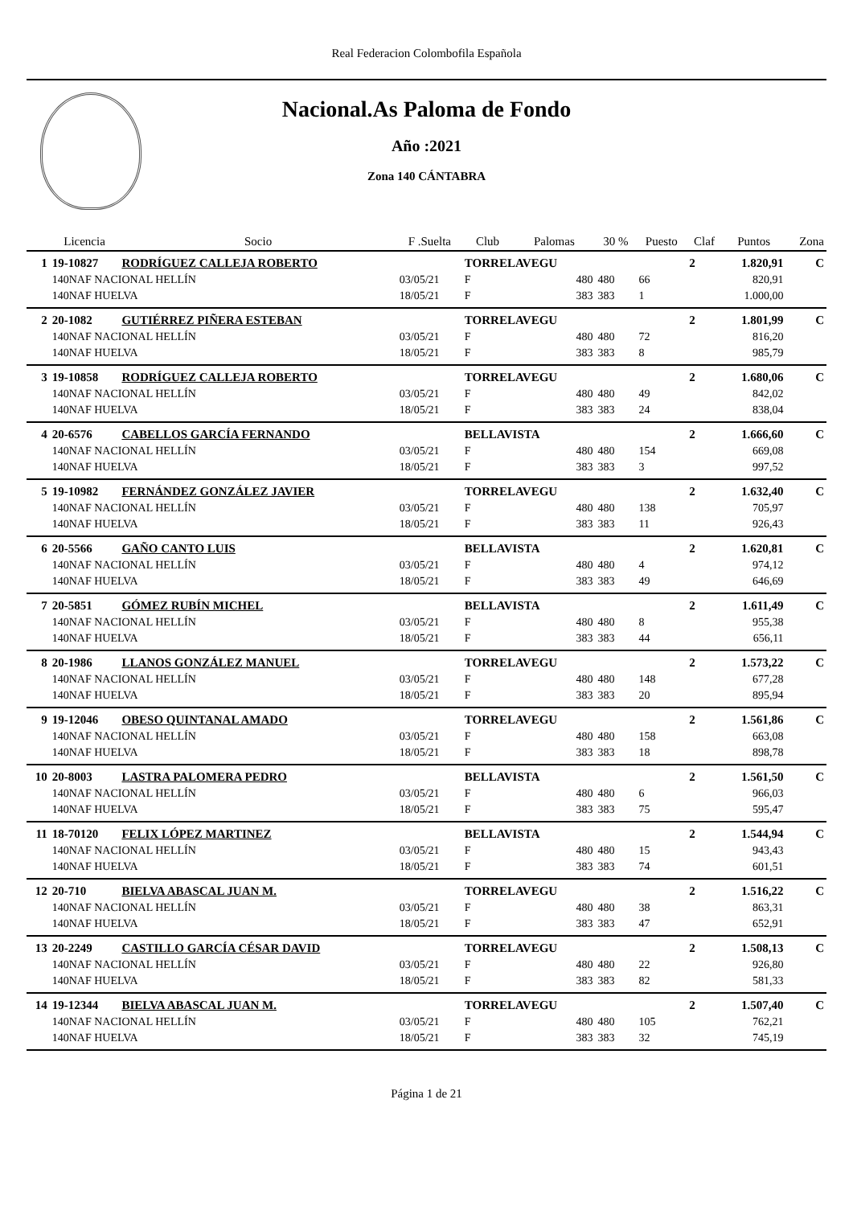Real Federacion Colombofila Española
Nacional.As Paloma de Fondo
Año :2021
Zona 140 CÁNTABRA
| | Licencia | Socio | F .Suelta | Club | Palomas | 30 % | Puesto | Claf | Puntos | Zona |
| --- | --- | --- | --- | --- | --- | --- | --- | --- | --- | --- |
| 1 | 19-10827 | RODRÍGUEZ CALLEJA ROBERTO | | TORRELAVEGU | | | | 2 | 1.820,91 | C |
| | 140NAF NACIONAL HELLÍN | | 03/05/21 | F | 480 | 480 | 66 | | 820,91 | |
| | 140NAF HUELVA | | 18/05/21 | F | 383 | 383 | 1 | | 1.000,00 | |
| 2 | 20-1082 | GUTIÉRREZ PIÑERA ESTEBAN | | TORRELAVEGU | | | | 2 | 1.801,99 | C |
| | 140NAF NACIONAL HELLÍN | | 03/05/21 | F | 480 | 480 | 72 | | 816,20 | |
| | 140NAF HUELVA | | 18/05/21 | F | 383 | 383 | 8 | | 985,79 | |
| 3 | 19-10858 | RODRÍGUEZ CALLEJA ROBERTO | | TORRELAVEGU | | | | 2 | 1.680,06 | C |
| | 140NAF NACIONAL HELLÍN | | 03/05/21 | F | 480 | 480 | 49 | | 842,02 | |
| | 140NAF HUELVA | | 18/05/21 | F | 383 | 383 | 24 | | 838,04 | |
| 4 | 20-6576 | CABELLOS GARCÍA FERNANDO | | BELLAVISTA | | | | 2 | 1.666,60 | C |
| | 140NAF NACIONAL HELLÍN | | 03/05/21 | F | 480 | 480 | 154 | | 669,08 | |
| | 140NAF HUELVA | | 18/05/21 | F | 383 | 383 | 3 | | 997,52 | |
| 5 | 19-10982 | FERNÁNDEZ GONZÁLEZ JAVIER | | TORRELAVEGU | | | | 2 | 1.632,40 | C |
| | 140NAF NACIONAL HELLÍN | | 03/05/21 | F | 480 | 480 | 138 | | 705,97 | |
| | 140NAF HUELVA | | 18/05/21 | F | 383 | 383 | 11 | | 926,43 | |
| 6 | 20-5566 | GAÑO CANTO LUIS | | BELLAVISTA | | | | 2 | 1.620,81 | C |
| | 140NAF NACIONAL HELLÍN | | 03/05/21 | F | 480 | 480 | 4 | | 974,12 | |
| | 140NAF HUELVA | | 18/05/21 | F | 383 | 383 | 49 | | 646,69 | |
| 7 | 20-5851 | GÓMEZ RUBÍN MICHEL | | BELLAVISTA | | | | 2 | 1.611,49 | C |
| | 140NAF NACIONAL HELLÍN | | 03/05/21 | F | 480 | 480 | 8 | | 955,38 | |
| | 140NAF HUELVA | | 18/05/21 | F | 383 | 383 | 44 | | 656,11 | |
| 8 | 20-1986 | LLANOS GONZÁLEZ MANUEL | | TORRELAVEGU | | | | 2 | 1.573,22 | C |
| | 140NAF NACIONAL HELLÍN | | 03/05/21 | F | 480 | 480 | 148 | | 677,28 | |
| | 140NAF HUELVA | | 18/05/21 | F | 383 | 383 | 20 | | 895,94 | |
| 9 | 19-12046 | OBESO QUINTANAL AMADO | | TORRELAVEGU | | | | 2 | 1.561,86 | C |
| | 140NAF NACIONAL HELLÍN | | 03/05/21 | F | 480 | 480 | 158 | | 663,08 | |
| | 140NAF HUELVA | | 18/05/21 | F | 383 | 383 | 18 | | 898,78 | |
| 10 | 20-8003 | LASTRA PALOMERA PEDRO | | BELLAVISTA | | | | 2 | 1.561,50 | C |
| | 140NAF NACIONAL HELLÍN | | 03/05/21 | F | 480 | 480 | 6 | | 966,03 | |
| | 140NAF HUELVA | | 18/05/21 | F | 383 | 383 | 75 | | 595,47 | |
| 11 | 18-70120 | FELIX LÓPEZ MARTINEZ | | BELLAVISTA | | | | 2 | 1.544,94 | C |
| | 140NAF NACIONAL HELLÍN | | 03/05/21 | F | 480 | 480 | 15 | | 943,43 | |
| | 140NAF HUELVA | | 18/05/21 | F | 383 | 383 | 74 | | 601,51 | |
| 12 | 20-710 | BIELVA ABASCAL JUAN M. | | TORRELAVEGU | | | | 2 | 1.516,22 | C |
| | 140NAF NACIONAL HELLÍN | | 03/05/21 | F | 480 | 480 | 38 | | 863,31 | |
| | 140NAF HUELVA | | 18/05/21 | F | 383 | 383 | 47 | | 652,91 | |
| 13 | 20-2249 | CASTILLO GARCÍA CÉSAR DAVID | | TORRELAVEGU | | | | 2 | 1.508,13 | C |
| | 140NAF NACIONAL HELLÍN | | 03/05/21 | F | 480 | 480 | 22 | | 926,80 | |
| | 140NAF HUELVA | | 18/05/21 | F | 383 | 383 | 82 | | 581,33 | |
| 14 | 19-12344 | BIELVA ABASCAL JUAN M. | | TORRELAVEGU | | | | 2 | 1.507,40 | C |
| | 140NAF NACIONAL HELLÍN | | 03/05/21 | F | 480 | 480 | 105 | | 762,21 | |
| | 140NAF HUELVA | | 18/05/21 | F | 383 | 383 | 32 | | 745,19 | |
Página 1 de 21